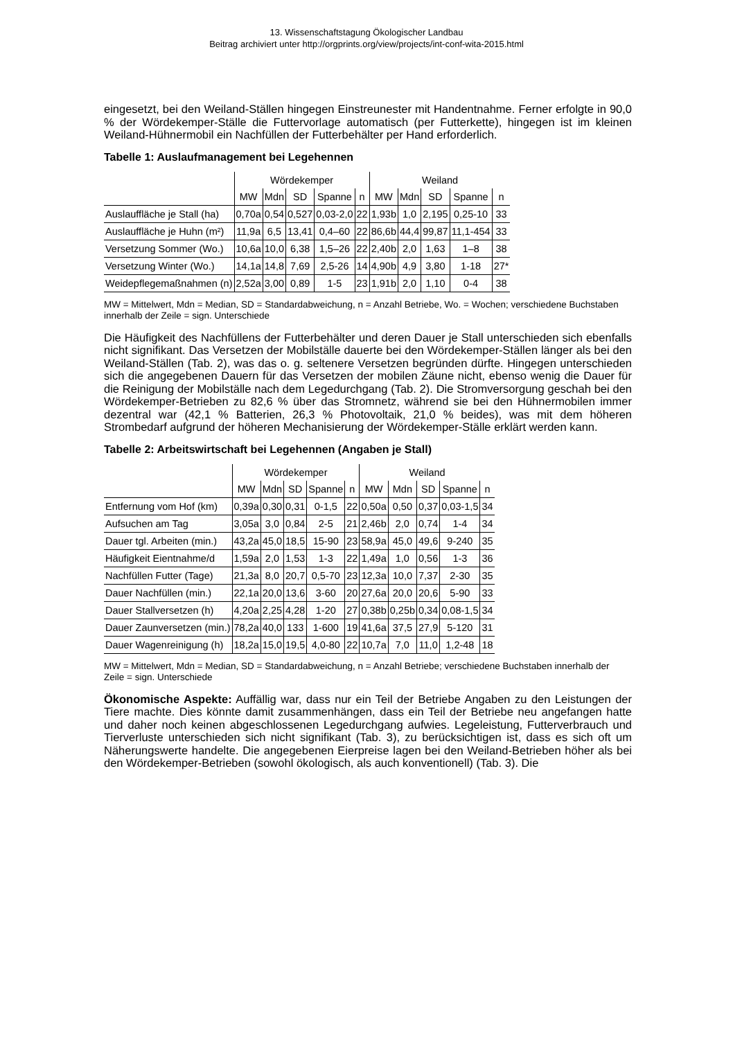13. Wissenschaftstagung Ökologischer Landbau
Beitrag archiviert unter http://orgprints.org/view/projects/int-conf-wita-2015.html
eingesetzt, bei den Weiland-Ställen hingegen Einstreunester mit Handentnahme. Ferner erfolgte in 90,0 % der Wördekemper-Ställe die Futtervorlage automatisch (per Futterkette), hingegen ist im kleinen Weiland-Hühnermobil ein Nachfüllen der Futterbehälter per Hand erforderlich.
Tabelle 1: Auslaufmanagement bei Legehennen
| | Wördekemper | | | | | Weiland | | | | |
| --- | --- | --- | --- | --- | --- | --- | --- | --- | --- | --- |
| | MW | Mdn | SD | Spanne | n | MW | Mdn | SD | Spanne | n |
| Auslauffläche je Stall (ha) | 0,70a | 0,54 | 0,527 | 0,03-2,0 | 22 | 1,93b | 1,0 | 2,195 | 0,25-10 | 33 |
| Auslauffläche je Huhn (m²) | 11,9a | 6,5 | 13,41 | 0,4–60 | 22 | 86,6b | 44,4 | 99,87 | 11,1-454 | 33 |
| Versetzung Sommer (Wo.) | 10,6a | 10,0 | 6,38 | 1,5–26 | 22 | 2,40b | 2,0 | 1,63 | 1–8 | 38 |
| Versetzung Winter (Wo.) | 14,1a | 14,8 | 7,69 | 2,5-26 | 14 | 4,90b | 4,9 | 3,80 | 1-18 | 27* |
| Weidepflegemaßnahmen (n) | 2,52a | 3,00 | 0,89 | 1-5 | 23 | 1,91b | 2,0 | 1,10 | 0-4 | 38 |
MW = Mittelwert, Mdn = Median, SD = Standardabweichung, n = Anzahl Betriebe, Wo. = Wochen; verschiedene Buchstaben innerhalb der Zeile = sign. Unterschiede
Die Häufigkeit des Nachfüllens der Futterbehälter und deren Dauer je Stall unterschieden sich ebenfalls nicht signifikant. Das Versetzen der Mobilställe dauerte bei den Wördekemper-Ställen länger als bei den Weiland-Ställen (Tab. 2), was das o. g. seltenere Versetzen begründen dürfte. Hingegen unterschieden sich die angegebenen Dauern für das Versetzen der mobilen Zäune nicht, ebenso wenig die Dauer für die Reinigung der Mobilställe nach dem Legedurchgang (Tab. 2). Die Stromversorgung geschah bei den Wördekemper-Betrieben zu 82,6 % über das Stromnetz, während sie bei den Hühnermobilen immer dezentral war (42,1 % Batterien, 26,3 % Photovoltaik, 21,0 % beides), was mit dem höheren Strombedarf aufgrund der höheren Mechanisierung der Wördekemper-Ställe erklärt werden kann.
Tabelle 2: Arbeitswirtschaft bei Legehennen (Angaben je Stall)
| | Wördekemper | | | | | Weiland | | | | |
| --- | --- | --- | --- | --- | --- | --- | --- | --- | --- | --- |
| | MW | Mdn | SD | Spanne | n | MW | Mdn | SD | Spanne | n |
| Entfernung vom Hof (km) | 0,39a | 0,30 | 0,31 | 0-1,5 | 22 | 0,50a | 0,50 | 0,37 | 0,03-1,5 | 34 |
| Aufsuchen am Tag | 3,05a | 3,0 | 0,84 | 2-5 | 21 | 2,46b | 2,0 | 0,74 | 1-4 | 34 |
| Dauer tgl. Arbeiten (min.) | 43,2a | 45,0 | 18,5 | 15-90 | 23 | 58,9a | 45,0 | 49,6 | 9-240 | 35 |
| Häufigkeit Eientnahme/d | 1,59a | 2,0 | 1,53 | 1-3 | 22 | 1,49a | 1,0 | 0,56 | 1-3 | 36 |
| Nachfüllen Futter (Tage) | 21,3a | 8,0 | 20,7 | 0,5-70 | 23 | 12,3a | 10,0 | 7,37 | 2-30 | 35 |
| Dauer Nachfüllen (min.) | 22,1a | 20,0 | 13,6 | 3-60 | 20 | 27,6a | 20,0 | 20,6 | 5-90 | 33 |
| Dauer Stallversetzen (h) | 4,20a | 2,25 | 4,28 | 1-20 | 27 | 0,38b | 0,25b | 0,34 | 0,08-1,5 | 34 |
| Dauer Zaunversetzen (min.) | 78,2a | 40,0 | 133 | 1-600 | 19 | 41,6a | 37,5 | 27,9 | 5-120 | 31 |
| Dauer Wagenreinigung (h) | 18,2a | 15,0 | 19,5 | 4,0-80 | 22 | 10,7a | 7,0 | 11,0 | 1,2-48 | 18 |
MW = Mittelwert, Mdn = Median, SD = Standardabweichung, n = Anzahl Betriebe; verschiedene Buchstaben innerhalb der Zeile = sign. Unterschiede
Ökonomische Aspekte: Auffällig war, dass nur ein Teil der Betriebe Angaben zu den Leistungen der Tiere machte. Dies könnte damit zusammenhängen, dass ein Teil der Betriebe neu angefangen hatte und daher noch keinen abgeschlossenen Legedurchgang aufwies. Legeleistung, Futterverbrauch und Tierverluste unterschieden sich nicht signifikant (Tab. 3), zu berücksichtigen ist, dass es sich oft um Näherungswerte handelte. Die angegebenen Eierpreise lagen bei den Weiland-Betrieben höher als bei den Wördekemper-Betrieben (sowohl ökologisch, als auch konventionell) (Tab. 3). Die